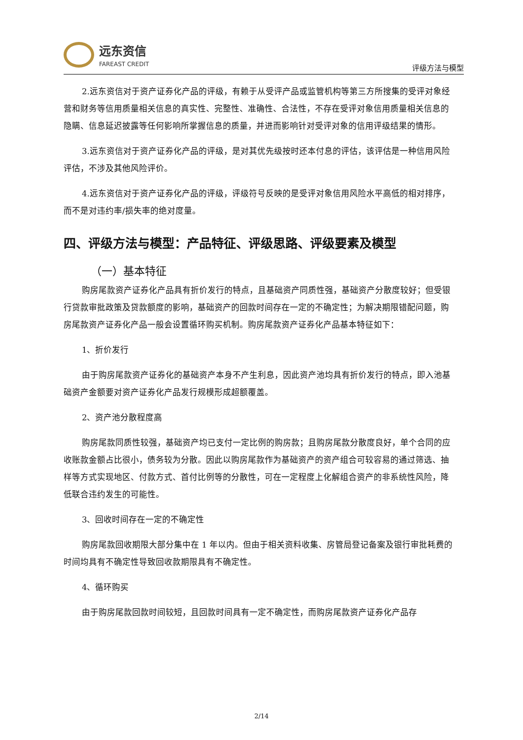远东资信
FAREAST CREDIT
评级方法与模型
2.远东资信对于资产证券化产品的评级，有赖于从受评产品或监管机构等第三方所搜集的受评对象经营和财务等信用质量相关信息的真实性、完整性、准确性、合法性，不存在受评对象信用质量相关信息的隐瞒、信息延迟披露等任何影响所掌握信息的质量，并进而影响针对受评对象的信用评级结果的情形。
3.远东资信对于资产证券化产品的评级，是对其优先级按时还本付息的评估，该评估是一种信用风险评估，不涉及其他风险评价。
4.远东资信对于资产证券化产品的评级，评级符号反映的是受评对象信用风险水平高低的相对排序，而不是对违约率/损失率的绝对度量。
四、评级方法与模型：产品特征、评级思路、评级要素及模型
（一）基本特征
购房尾款资产证券化产品具有折价发行的特点，且基础资产同质性强，基础资产分散度较好；但受银行贷款审批政策及贷款额度的影响，基础资产的回款时间存在一定的不确定性；为解决期限错配问题，购房尾款资产证券化产品一般会设置循环购买机制。购房尾款资产证券化产品基本特征如下：
1、折价发行
由于购房尾款资产证券化的基础资产本身不产生利息，因此资产池均具有折价发行的特点，即入池基础资产金额要对资产证券化产品发行规模形成超额覆盖。
2、资产池分散程度高
购房尾款同质性较强，基础资产均已支付一定比例的购房款；且购房尾款分散度良好，单个合同的应收账款金额占比很小，债务较为分散。因此以购房尾款作为基础资产的资产组合可较容易的通过筛选、抽样等方式实现地区、付款方式、首付比例等的分散性，可在一定程度上化解组合资产的非系统性风险，降低联合违约发生的可能性。
3、回收时间存在一定的不确定性
购房尾款回收期限大部分集中在 1 年以内。但由于相关资料收集、房管局登记备案及银行审批耗费的时间均具有不确定性导致回收款期限具有不确定性。
4、循环购买
由于购房尾款回款时间较短，且回款时间具有一定不确定性，而购房尾款资产证券化产品存
2/14